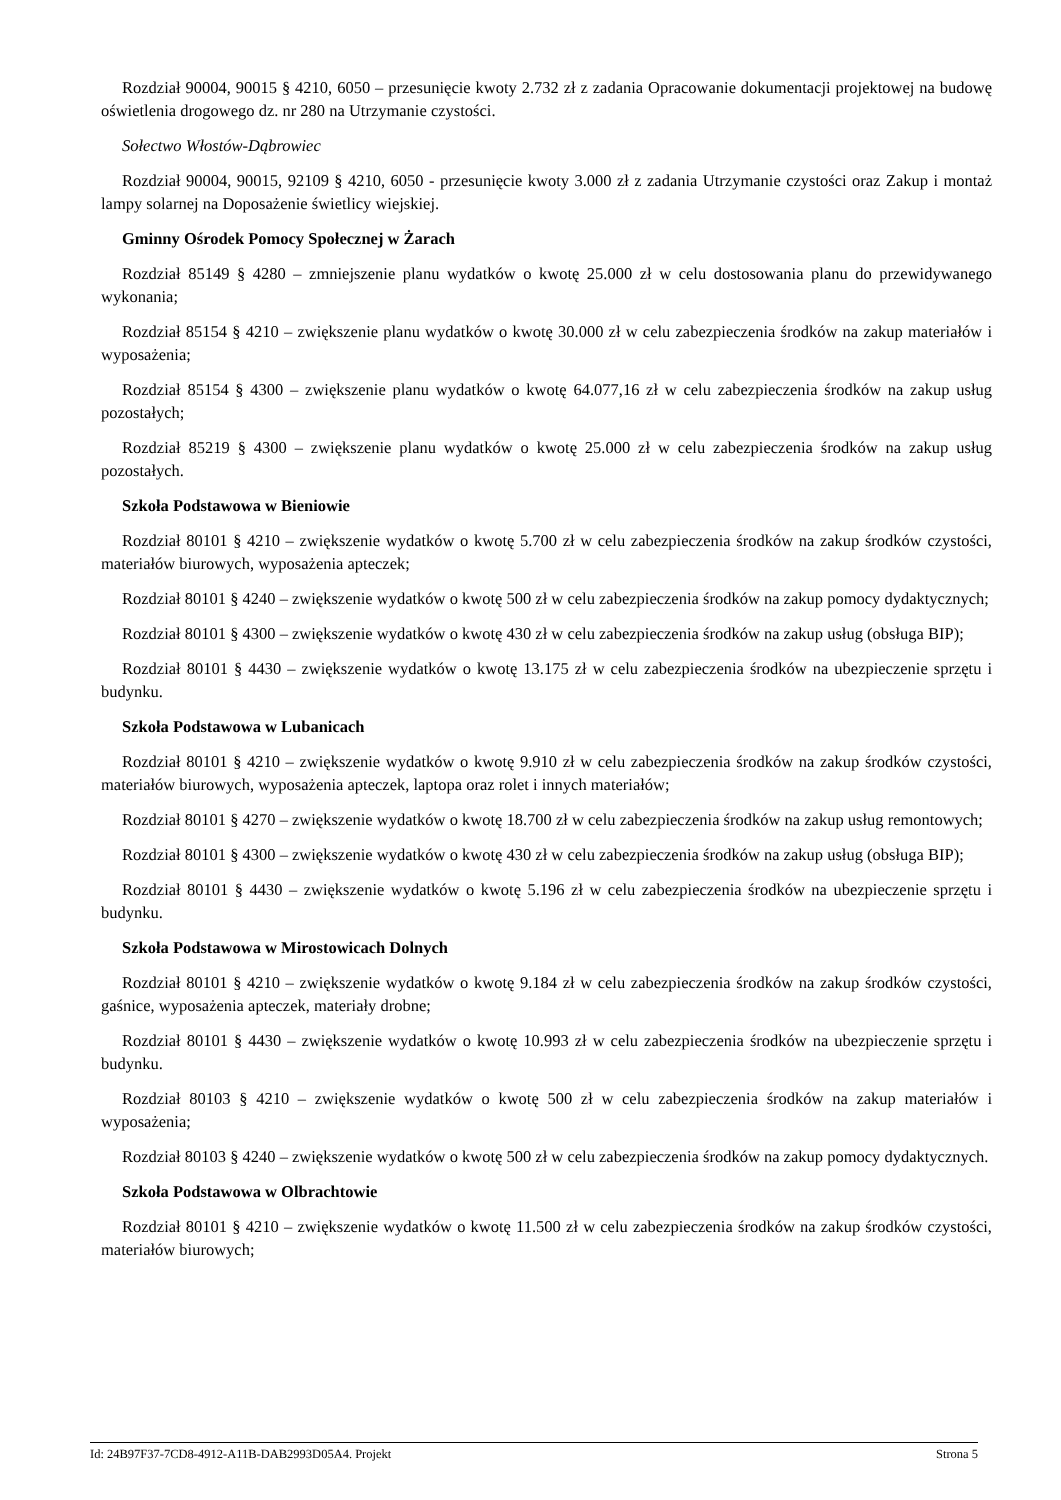Rozdział 90004, 90015 § 4210, 6050 – przesunięcie kwoty 2.732 zł z zadania Opracowanie dokumentacji projektowej na budowę oświetlenia drogowego dz. nr 280 na Utrzymanie czystości.
Sołectwo Włostów-Dąbrowiec
Rozdział 90004, 90015, 92109 § 4210, 6050 - przesunięcie kwoty 3.000 zł z zadania Utrzymanie czystości oraz Zakup i montaż lampy solarnej na Doposażenie świetlicy wiejskiej.
Gminny Ośrodek Pomocy Społecznej w Żarach
Rozdział 85149 § 4280 – zmniejszenie planu wydatków o kwotę 25.000 zł w celu dostosowania planu do przewidywanego wykonania;
Rozdział 85154 § 4210 – zwiększenie planu wydatków o kwotę 30.000 zł w celu zabezpieczenia środków na zakup materiałów i wyposażenia;
Rozdział 85154 § 4300 – zwiększenie planu wydatków o kwotę 64.077,16 zł w celu zabezpieczenia środków na zakup usług pozostałych;
Rozdział 85219 § 4300 – zwiększenie planu wydatków o kwotę 25.000 zł w celu zabezpieczenia środków na zakup usług pozostałych.
Szkoła Podstawowa w Bieniowie
Rozdział 80101 § 4210 – zwiększenie wydatków o kwotę 5.700 zł w celu zabezpieczenia środków na zakup środków czystości, materiałów biurowych, wyposażenia apteczek;
Rozdział 80101 § 4240 – zwiększenie wydatków o kwotę 500 zł w celu zabezpieczenia środków na zakup pomocy dydaktycznych;
Rozdział 80101 § 4300 – zwiększenie wydatków o kwotę 430 zł w celu zabezpieczenia środków na zakup usług (obsługa BIP);
Rozdział 80101 § 4430 – zwiększenie wydatków o kwotę 13.175 zł w celu zabezpieczenia środków na ubezpieczenie sprzętu i budynku.
Szkoła Podstawowa w Lubanicach
Rozdział 80101 § 4210 – zwiększenie wydatków o kwotę 9.910 zł w celu zabezpieczenia środków na zakup środków czystości, materiałów biurowych, wyposażenia apteczek, laptopa oraz rolet i innych materiałów;
Rozdział 80101 § 4270 – zwiększenie wydatków o kwotę 18.700 zł w celu zabezpieczenia środków na zakup usług remontowych;
Rozdział 80101 § 4300 – zwiększenie wydatków o kwotę 430 zł w celu zabezpieczenia środków na zakup usług (obsługa BIP);
Rozdział 80101 § 4430 – zwiększenie wydatków o kwotę 5.196 zł w celu zabezpieczenia środków na ubezpieczenie sprzętu i budynku.
Szkoła Podstawowa w Mirostowicach Dolnych
Rozdział 80101 § 4210 – zwiększenie wydatków o kwotę 9.184 zł w celu zabezpieczenia środków na zakup środków czystości, gaśnice, wyposażenia apteczek, materiały drobne;
Rozdział 80101 § 4430 – zwiększenie wydatków o kwotę 10.993 zł w celu zabezpieczenia środków na ubezpieczenie sprzętu i budynku.
Rozdział 80103 § 4210 – zwiększenie wydatków o kwotę 500 zł w celu zabezpieczenia środków na zakup materiałów i wyposażenia;
Rozdział 80103 § 4240 – zwiększenie wydatków o kwotę 500 zł w celu zabezpieczenia środków na zakup pomocy dydaktycznych.
Szkoła Podstawowa w Olbrachtowie
Rozdział 80101 § 4210 – zwiększenie wydatków o kwotę 11.500 zł w celu zabezpieczenia środków na zakup środków czystości, materiałów biurowych;
Id: 24B97F37-7CD8-4912-A11B-DAB2993D05A4. Projekt Strona 5